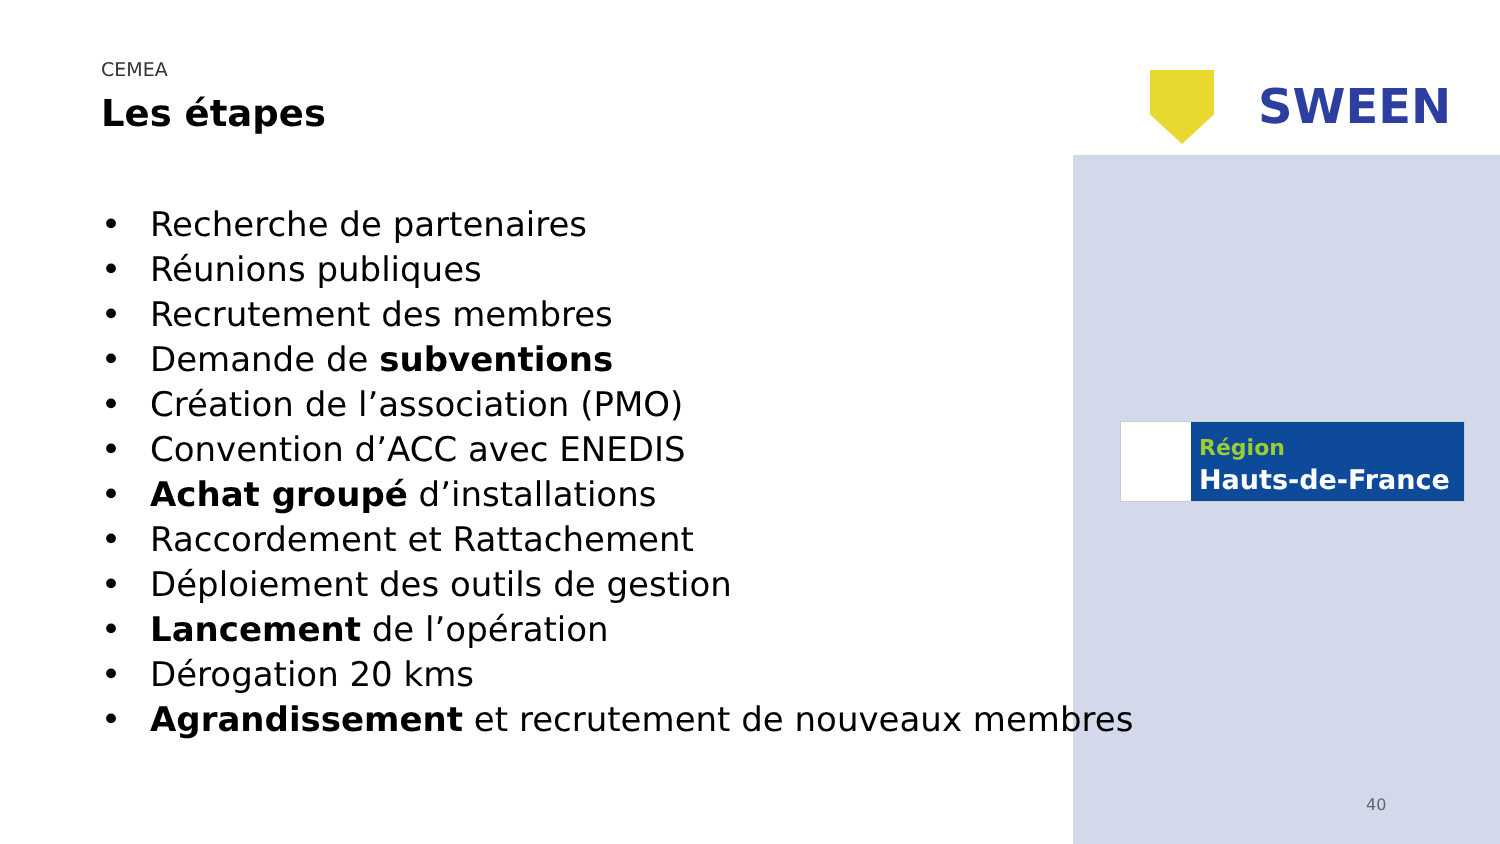SWEEN
Région
Hauts-de-France
CEMEA
Les étapes
• Recherche de partenaires
• Réunions publiques
• Recrutement des membres
• Demande de subventions
• Création de l’association (PMO)
• Convention d’ACC avec ENEDIS
• Achat groupé d’installations
• Raccordement et Rattachement
• Déploiement des outils de gestion
• Lancement de l’opération
• Dérogation 20 kms
• Agrandissement et recrutement de nouveaux membres
40